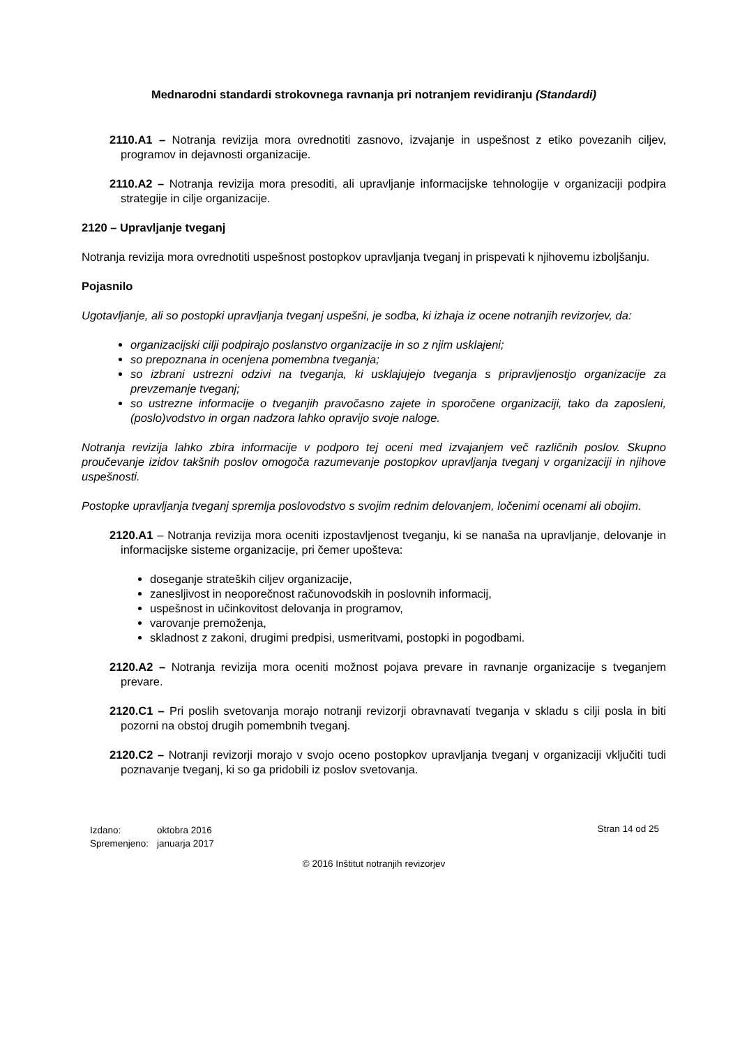Mednarodni standardi strokovnega ravnanja pri notranjem revidiranju (Standardi)
2110.A1 – Notranja revizija mora ovrednotiti zasnovo, izvajanje in uspešnost z etiko povezanih ciljev, programov in dejavnosti organizacije.
2110.A2 – Notranja revizija mora presoditi, ali upravljanje informacijske tehnologije v organizaciji podpira strategije in cilje organizacije.
2120 – Upravljanje tveganj
Notranja revizija mora ovrednotiti uspešnost postopkov upravljanja tveganj in prispevati k njihovemu izboljšanju.
Pojasnilo
Ugotavljanje, ali so postopki upravljanja tveganj uspešni, je sodba, ki izhaja iz ocene notranjih revizorjev, da:
organizacijski cilji podpirajo poslanstvo organizacije in so z njim usklajeni;
so prepoznana in ocenjena pomembna tveganja;
so izbrani ustrezni odzivi na tveganja, ki usklajujejo tveganja s pripravljenostjo organizacije za prevzemanje tveganj;
so ustrezne informacije o tveganjih pravočasno zajete in sporočene organizaciji, tako da zaposleni, (poslo)vodstvo in organ nadzora lahko opravijo svoje naloge.
Notranja revizija lahko zbira informacije v podporo tej oceni med izvajanjem več različnih poslov. Skupno proučevanje izidov takšnih poslov omogoča razumevanje postopkov upravljanja tveganj v organizaciji in njihove uspešnosti.
Postopke upravljanja tveganj spremlja poslovodstvo s svojim rednim delovanjem, ločenimi ocenami ali obojim.
2120.A1 – Notranja revizija mora oceniti izpostavljenost tveganju, ki se nanaša na upravljanje, delovanje in informacijske sisteme organizacije, pri čemer upošteva:
doseganje strateških ciljev organizacije,
zanesljivost in neoporečnost računovodskih in poslovnih informacij,
uspešnost in učinkovitost delovanja in programov,
varovanje premoženja,
skladnost z zakoni, drugimi predpisi, usmeritvami, postopki in pogodbami.
2120.A2 – Notranja revizija mora oceniti možnost pojava prevare in ravnanje organizacije s tveganjem prevare.
2120.C1 – Pri poslih svetovanja morajo notranji revizorji obravnavati tveganja v skladu s cilji posla in biti pozorni na obstoj drugih pomembnih tveganj.
2120.C2 – Notranji revizorji morajo v svojo oceno postopkov upravljanja tveganj v organizaciji vključiti tudi poznavanje tveganj, ki so ga pridobili iz poslov svetovanja.
| Izdano: | oktobra 2016 |
| Spremenjeno: | januarja 2017 |
Stran 14 od 25
© 2016 Inštitut notranjih revizorjev